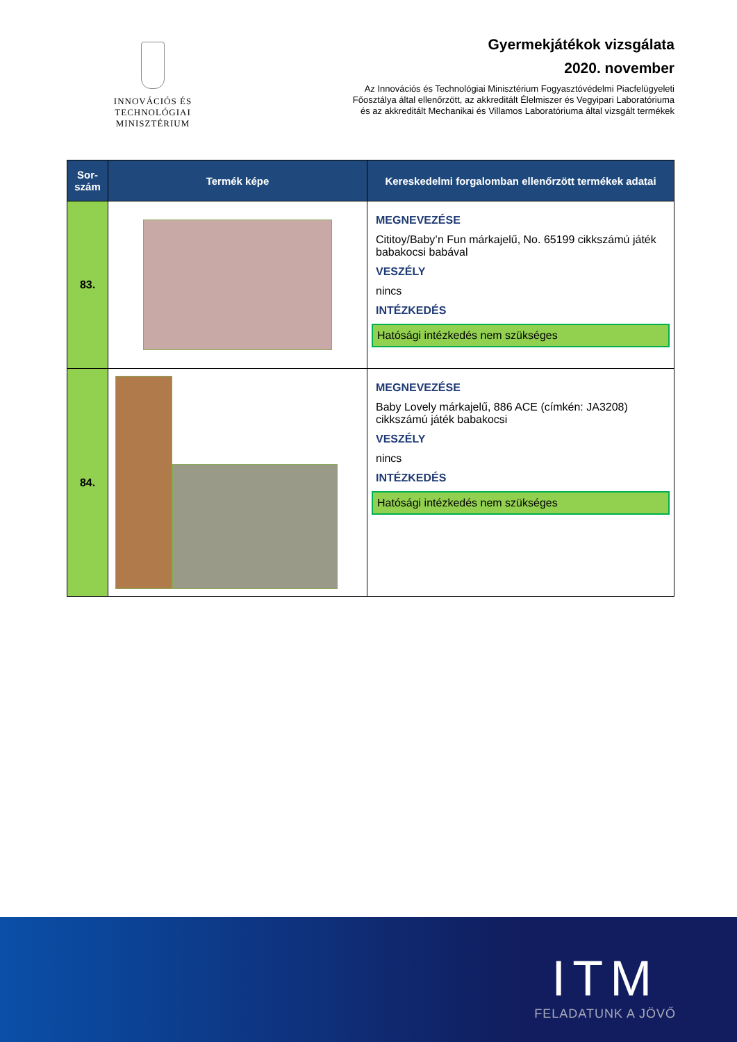INNOVÁCIÓS ÉS TECHNOLÓGIAI
MINISZTÉRIUM
Gyermekjátékok vizsgálata
2020. november
Az Innovációs és Technológiai Minisztérium Fogyasztóvédelmi Piacfelügyeleti
Főosztálya által ellenőrzött, az akkreditált Élelmiszer és Vegyipari Laboratóriuma
és az akkreditált Mechanikai és Villamos Laboratóriuma által vizsgált termékek
| Sor- szám | Termék képe | Kereskedelmi forgalomban ellenőrzött termékek adatai |
| --- | --- | --- |
| 83. | | MEGNEVEZÉSE Cititoy/Baby’n Fun márkajelű, No. 65199 cikkszámú játék babakocsi babával VESZÉLY nincs INTÉZKEDÉS Hatósági intézkedés nem szükséges |
| 84. | | MEGNEVEZÉSE Baby Lovely márkajelű, 886 ACE (címkén: JA3208) cikkszámú játék babakocsi VESZÉLY nincs INTÉZKEDÉS Hatósági intézkedés nem szükséges |
ITM
FELADATUNK A JÖVŐ